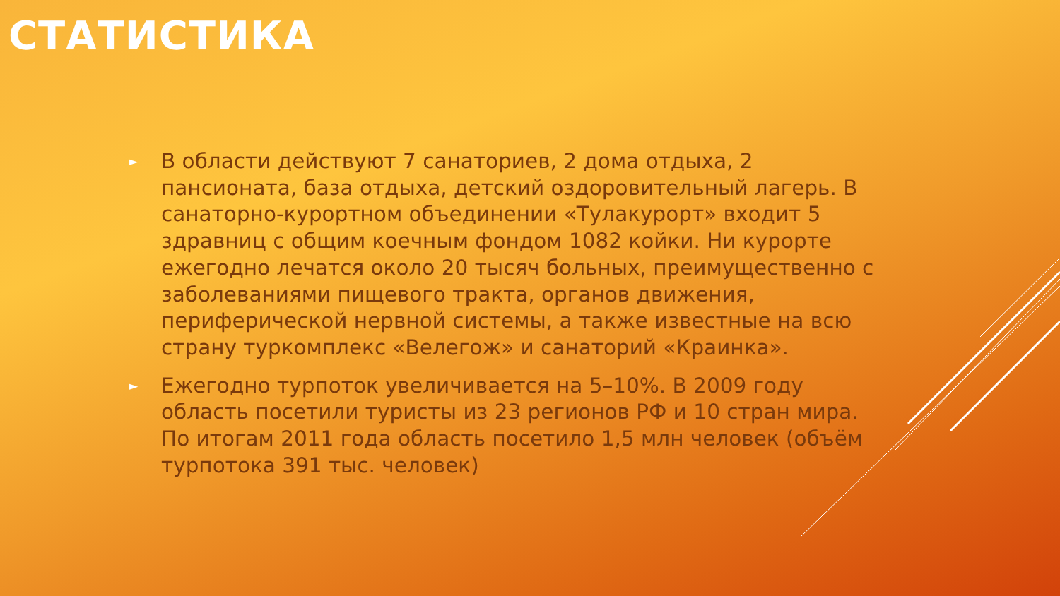СТАТИСТИКА
► В области действуют 7 санаториев, 2 дома отдыха, 2 пансионата, база отдыха, детский оздоровительный лагерь. В санаторно-курортном объединении «Тулакурорт» входит 5 здравниц с общим коечным фондом 1082 койки. Ни курорте ежегодно лечатся около 20 тысяч больных, преимущественно с заболеваниями пищевого тракта, органов движения, периферической нервной системы, а также известные на всю страну туркомплекс «Велегож» и санаторий «Краинка».
► Ежегодно турпоток увеличивается на 5–10%. В 2009 году область посетили туристы из 23 регионов РФ и 10 стран мира. По итогам 2011 года область посетило 1,5 млн человек (объём турпотока 391 тыс. человек)